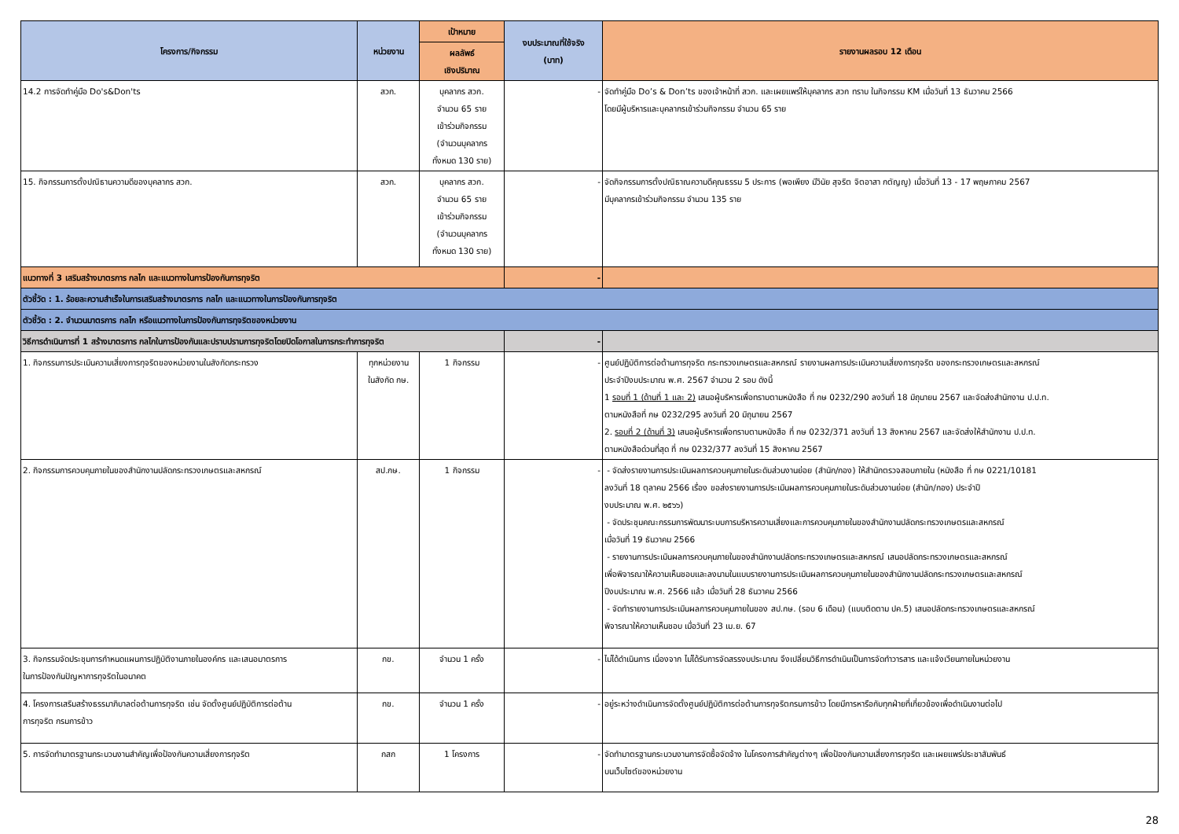| โครงการ/กิจกรรม | หน่วยงาน | เป้าหมาย | งบประมาณที่ใช้จริง (บาท) | รายงานผลรอบ 12 เดือน |
| --- | --- | --- | --- | --- |
| | | ผลลัพธ์ เชิงปริมาณ | | |
| 14.2 การจัดทำคู่มือ Do's&Don'ts | สวก. | บุคลากร สวก. จำนวน 65 ราย เข้าร่วมกิจกรรม (จำนวนบุคลากร ทั้งหมด 130 ราย) | - | จัดทำคู่มือ Do’s & Don’ts ของเจ้าหน้าที่ สวก. และเผยแพร่ให้บุคลากร สวก ทราบ ในกิจกรรม KM เมื่อวันที่ 13 ธันวาคม 2566 โดยมีผู้บริหารและบุคลากรเข้าร่วมกิจกรรม จำนวน 65 ราย |
| 15. กิจกรรมการตั้งปณิธานความดีของบุคลากร สวก. | สวก. | บุคลากร สวก. จำนวน 65 ราย เข้าร่วมกิจกรรม (จำนวนบุคลากร ทั้งหมด 130 ราย) | - | จัดกิจกรรมการตั้งปณิธาณความดีคุณธรรม 5 ประการ (พอเพียง มีวินัย สุจริต จิตอาสา กตัญญู) เมื่อวันที่ 13 - 17 พฤษภาคม 2567 มีบุคลากรเข้าร่วมกิจกรรม จำนวน 135 ราย |
| แนวทางที่ 3 เสริมสร้างมาตรการ กลไก และแนวทางในการป้องกันการทุจริต | | | - | |
| ตัวชี้วัด : 1. ร้อยละความสำเร็จในการเสริมสร้างมาตรการ กลไก และแนวทางในการป้องกันการทุจริต | | | | |
| ตัวชี้วัด : 2. จำนวนมาตรการ กลไก หรือแนวทางในการป้องกันการทุจริตของหน่วยงาน | | | | |
| วิธีการดำเนินการที่ 1 สร้างมาตรการ กลไกในการป้องกันและปราบปรามการทุจริตโดยปิดโอกาสในการกระทำการทุจริต | | | - | |
| 1. กิจกรรมการประเมินความเสี่ยงการทุจริตของหน่วยงานในสังกัดกระทรวง | ทุกหน่วยงาน ในสังกัด กษ. | 1 กิจกรรม | - | ศูนย์ปฏิบัติการต่อต้านการทุจริต กระทรวงเกษตรและสหกรณ์ รายงานผลการประเมินความเสี่ยงการทุจริต ของกระทรวงเกษตรและสหกรณ์ ประจำปีงบประมาณ พ.ศ. 2567 จำนวน 2 รอบ ดังนี้ 1 รอบที่ 1 (ด้านที่ 1 และ 2) เสนอผู้บริหารเพื่อทราบตามหนังสือ ที่ กษ 0232/290 ลงวันที่ 18 มิถุนายน 2567 และจัดส่งสำนักงาน ป.ป.ท. ตามหนังสือที่ กษ 0232/295 ลงวันที่ 20 มิถุนายน 2567 2. รอบที่ 2 (ด้านที่ 3) เสนอผู้บริหารเพื่อทราบตามหนังสือ ที่ กษ 0232/371 ลงวันที่ 13 สิงหาคม 2567 และจัดส่งให้สำนักงาน ป.ป.ท. ตามหนังสือด่วนที่สุด ที่ กษ 0232/377 ลงวันที่ 15 สิงหาคม 2567 |
| 2. กิจกรรมการควบคุมภายในของสำนักงานปลัดกระทรวงเกษตรและสหกรณ์ | สป.กษ. | 1 กิจกรรม | - | - จัดส่งรายงานการประเมินผลการควบคุมภายในระดับส่วนงานย่อย (สำนัก/กอง) ให้สำนักตรวจสอบภายใน (หนังสือ ที่ กษ 0221/10181 ลงวันที่ 18 ตุลาคม 2566 เรื่อง ขอส่งรายงานการประเมินผลการควบคุมภายในระดับส่วนงานย่อย (สำนัก/กอง) ประจำปี งบประมาณ พ.ศ. ๒๕๖๖) - จัดประชุมคณะกรรมการพัฒนาระบบการบริหารความเสี่ยงและการควบคุมภายในของสำนักงานปลัดกระทรวงเกษตรและสหกรณ์ เมื่อวันที่ 19 ธันวาคม 2566 - รายงานการประเมินผลการควบคุมภายในของสำนักงานปลัดกระทรวงเกษตรและสหกรณ์ เสนอปลัดกระทรวงเกษตรและสหกรณ์ เพื่อพิจารณาให้ความเห็นชอบและลงนามในแบบรายงานการประเมินผลการควบคุมภายในของสำนักงานปลัดกระทรวงเกษตรและสหกรณ์ ปีงบประมาณ พ.ศ. 2566 แล้ว เมื่อวันที่ 28 ธันวาคม 2566 - จัดทำรายงานการประเมินผลการควบคุมภายในของ สป.กษ. (รอบ 6 เดือน) (แบบติดตาม ปค.5) เสนอปลัดกระทรวงเกษตรและสหกรณ์ พิจารณาให้ความเห็นชอบ เมื่อวันที่ 23 เม.ย. 67 |
| 3. กิจกรรมจัดประชุมการกำหนดแผนการปฏิบัติงานภายในองค์กร และเสนอมาตรการ ในการป้องกันปัญหาการทุจริตในอนาคต | กข. | จำนวน 1 ครั้ง | - | ไม่ได้ดำเนินการ เนื่องจาก ไม่ได้รับการจัดสรรงบประมาณ จึงเปลี่ยนวิธีการดำเนินเป็นการจัดทำวารสาร และแจ้งเวียนภายในหน่วยงาน |
| 4. โครงการเสริมสร้างธรรมาภิบาลต่อต้านการทุจริต เช่น จัดตั้งศูนย์ปฏิบัติการต่อต้าน การทุจริต กรมการข้าว | กข. | จำนวน 1 ครั้ง | - | อยู่ระหว่างดำเนินการจัดตั้งศูนย์ปฏิบัติการต่อต้านการทุจริตกรมการข้าว โดยมีการหารือกับทุกฝ่ายที่เกี่ยวข้องเพื่อดำเนินงานต่อไป |
| 5. การจัดทำมาตรฐานกระบวนงานสำคัญเพื่อป้องกันความเสี่ยงการทุจริต | กสก | 1 โครงการ | - | จัดทำมาตรฐานกระบวนงานการจัดซื้อจัดจ้าง ในโครงการสำคัญต่างๆ เพื่อป้องกันความเสี่ยงการทุจริต และเผยแพร่ประชาสัมพันธ์ บนเว็บไซต์ของหน่วยงาน |
28